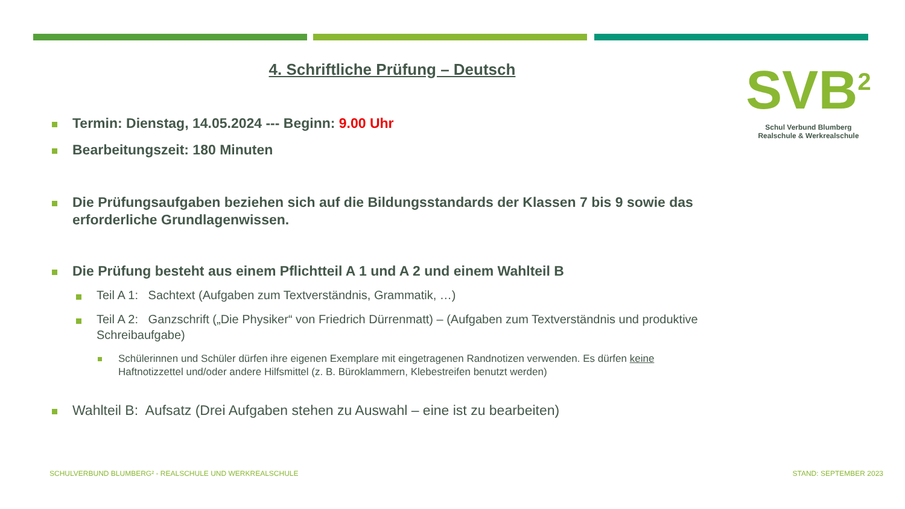4. Schriftliche Prüfung – Deutsch
SVB<sup>2</sup>
Schul Verbund Blumberg
Realschule & Werkrealschule
Termin: Dienstag, 14.05.2024 --- Beginn: 9.00 Uhr
Bearbeitungszeit: 180 Minuten
Die Prüfungsaufgaben beziehen sich auf die Bildungsstandards der Klassen 7 bis 9 sowie das erforderliche Grundlagenwissen.
Die Prüfung besteht aus einem Pflichtteil A 1 und A 2 und einem Wahlteil B
Teil A 1: Sachtext (Aufgaben zum Textverständnis, Grammatik, …)
Teil A 2: Ganzschrift („Die Physiker“ von Friedrich Dürrenmatt) – (Aufgaben zum Textverständnis und produktive Schreibaufgabe)
Schülerinnen und Schüler dürfen ihre eigenen Exemplare mit eingetragenen Randnotizen verwenden. Es dürfen keine Haftnotizzettel und/oder andere Hilfsmittel (z. B. Büroklammern, Klebestreifen benutzt werden)
Wahlteil B: Aufsatz (Drei Aufgaben stehen zu Auswahl – eine ist zu bearbeiten)
SCHULVERBUND BLUMBERG² - REALSCHULE UND WERKREALSCHULE
STAND: SEPTEMBER 2023